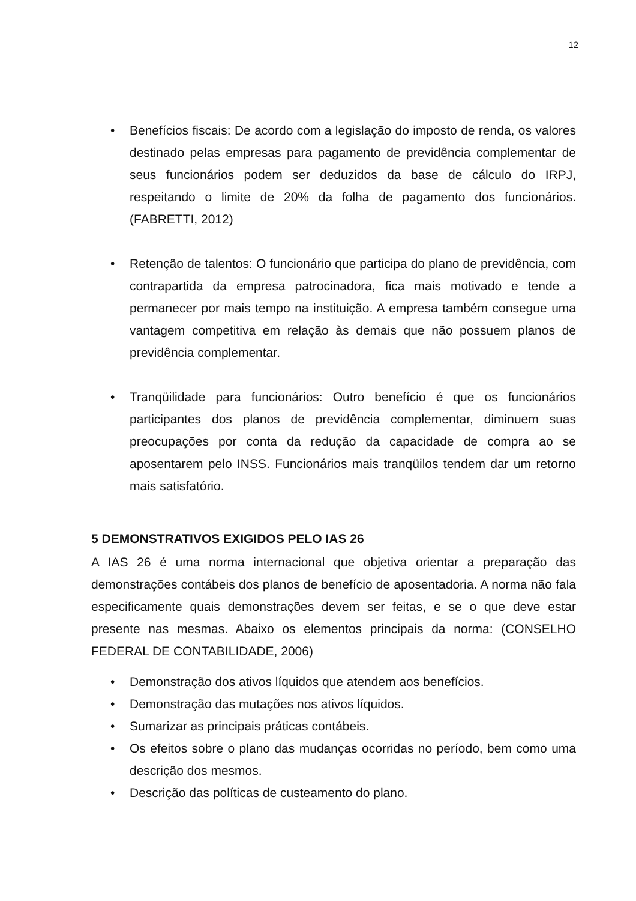12
• Benefícios fiscais: De acordo com a legislação do imposto de renda, os valores destinado pelas empresas para pagamento de previdência complementar de seus funcionários podem ser deduzidos da base de cálculo do IRPJ, respeitando o limite de 20% da folha de pagamento dos funcionários. (FABRETTI, 2012)
• Retenção de talentos: O funcionário que participa do plano de previdência, com contrapartida da empresa patrocinadora, fica mais motivado e tende a permanecer por mais tempo na instituição. A empresa também consegue uma vantagem competitiva em relação às demais que não possuem planos de previdência complementar.
• Tranqüilidade para funcionários: Outro benefício é que os funcionários participantes dos planos de previdência complementar, diminuem suas preocupações por conta da redução da capacidade de compra ao se aposentarem pelo INSS. Funcionários mais tranqüilos tendem dar um retorno mais satisfatório.
5 DEMONSTRATIVOS EXIGIDOS PELO IAS 26
A IAS 26 é uma norma internacional que objetiva orientar a preparação das demonstrações contábeis dos planos de benefício de aposentadoria. A norma não fala especificamente quais demonstrações devem ser feitas, e se o que deve estar presente nas mesmas. Abaixo os elementos principais da norma: (CONSELHO FEDERAL DE CONTABILIDADE, 2006)
• Demonstração dos ativos líquidos que atendem aos benefícios.
• Demonstração das mutações nos ativos líquidos.
• Sumarizar as principais práticas contábeis.
• Os efeitos sobre o plano das mudanças ocorridas no período, bem como uma descrição dos mesmos.
• Descrição das políticas de custeamento do plano.